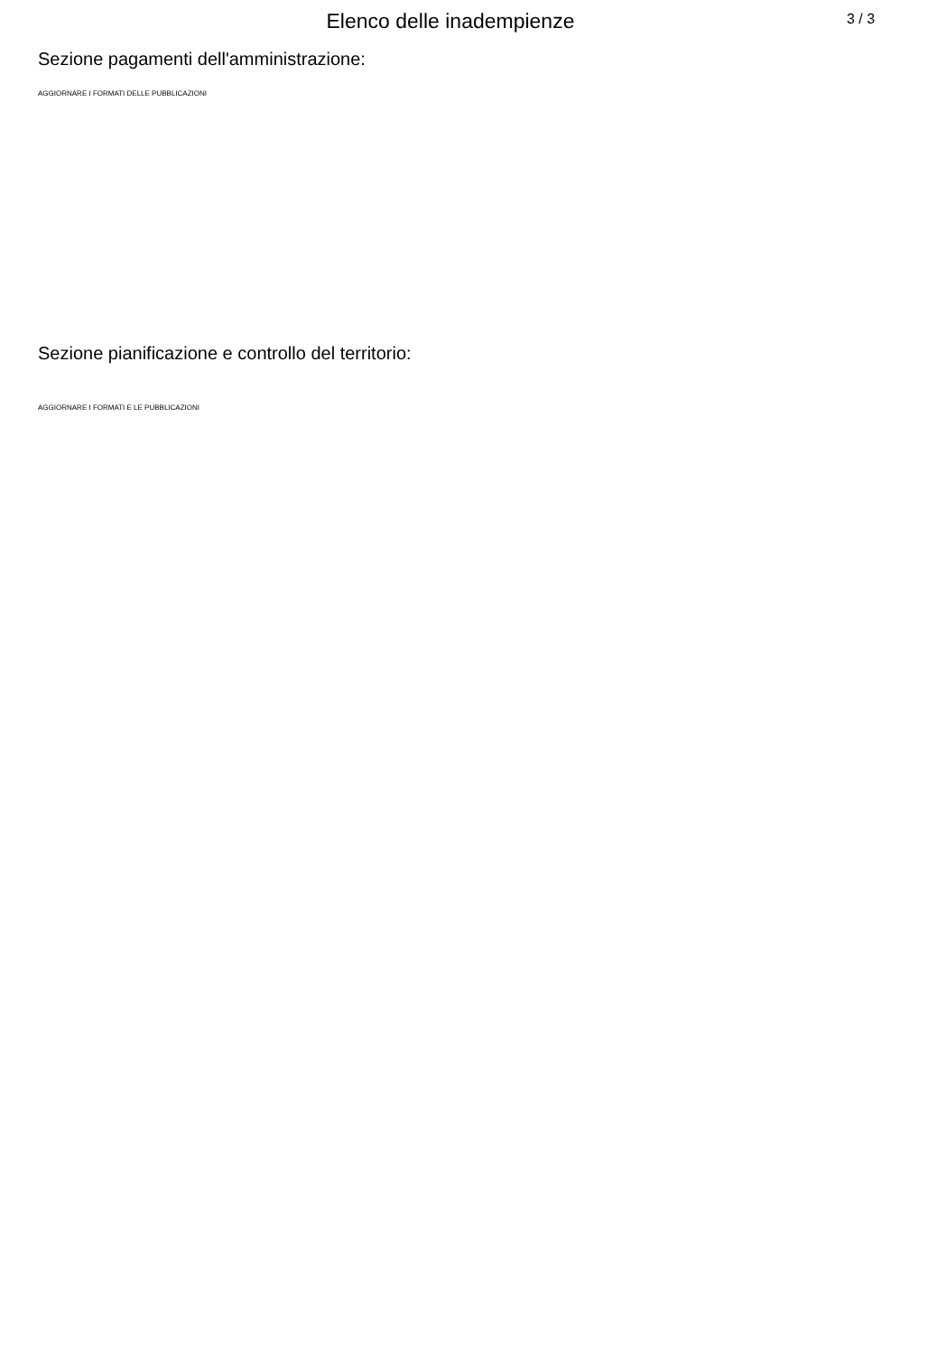Elenco delle inadempienze
3 / 3
Sezione pagamenti dell'amministrazione:
AGGIORNARE I FORMATI DELLE PUBBLICAZIONI
Sezione pianificazione e controllo del territorio:
AGGIORNARE I FORMATI E LE PUBBLICAZIONI